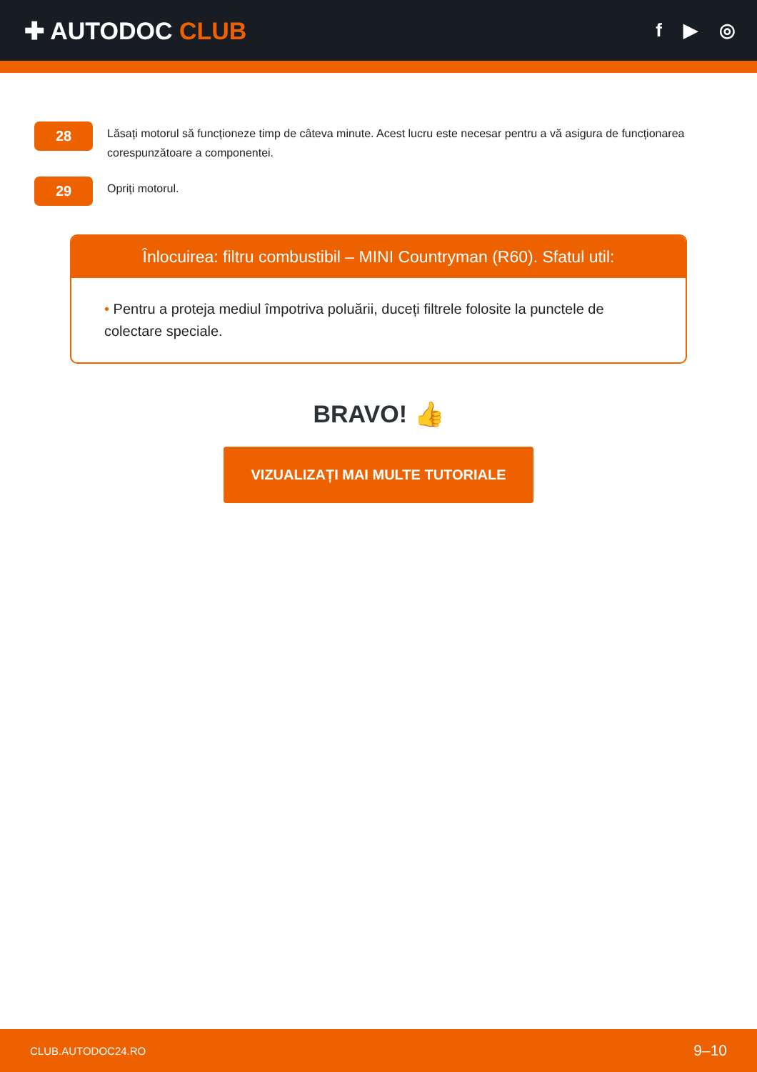✚ AUTODOC CLUB
f ▶ ◎
28
Lăsați motorul să funcționeze timp de câteva minute. Acest lucru este necesar pentru a vă asigura de funcționarea corespunzătoare a componentei.
29
Opriți motorul.
Înlocuirea: filtru combustibil – MINI Countryman (R60). Sfatul util:
• Pentru a proteja mediul împotriva poluării, duceți filtrele folosite la punctele de colectare speciale.
BRAVO! 👍
VIZUALIZAȚI MAI MULTE TUTORIALE
CLUB.AUTODOC24.RO 9–10